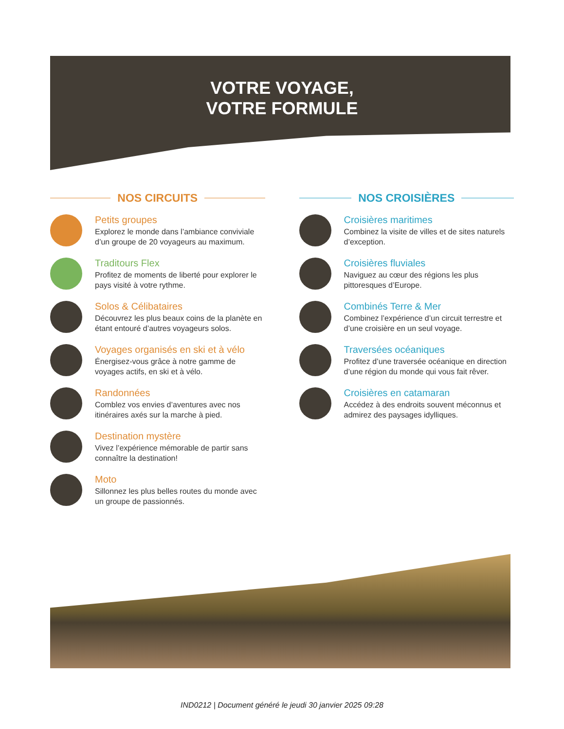VOTRE VOYAGE,
VOTRE FORMULE
NOS CIRCUITS
Petits groupes
Explorez le monde dans l’ambiance conviviale d’un groupe de 20 voyageurs au maximum.
Traditours Flex
Profitez de moments de liberté pour explorer le pays visité à votre rythme.
Solos & Célibataires
Découvrez les plus beaux coins de la planète en étant entouré d’autres voyageurs solos.
Voyages organisés en ski et à vélo
Énergisez-vous grâce à notre gamme de voyages actifs, en ski et à vélo.
Randonnées
Comblez vos envies d’aventures avec nos itinéraires axés sur la marche à pied.
Destination mystère
Vivez l’expérience mémorable de partir sans connaître la destination!
Moto
Sillonnez les plus belles routes du monde avec un groupe de passionnés.
NOS CROISIÈRES
Croisières maritimes
Combinez la visite de villes et de sites naturels d’exception.
Croisières fluviales
Naviguez au cœur des régions les plus pittoresques d’Europe.
Combinés Terre & Mer
Combinez l’expérience d’un circuit terrestre et d’une croisière en un seul voyage.
Traversées océaniques
Profitez d’une traversée océanique en direction d’une région du monde qui vous fait rêver.
Croisières en catamaran
Accédez à des endroits souvent méconnus et admirez des paysages idylliques.
IND0212 | Document généré le jeudi 30 janvier 2025 09:28